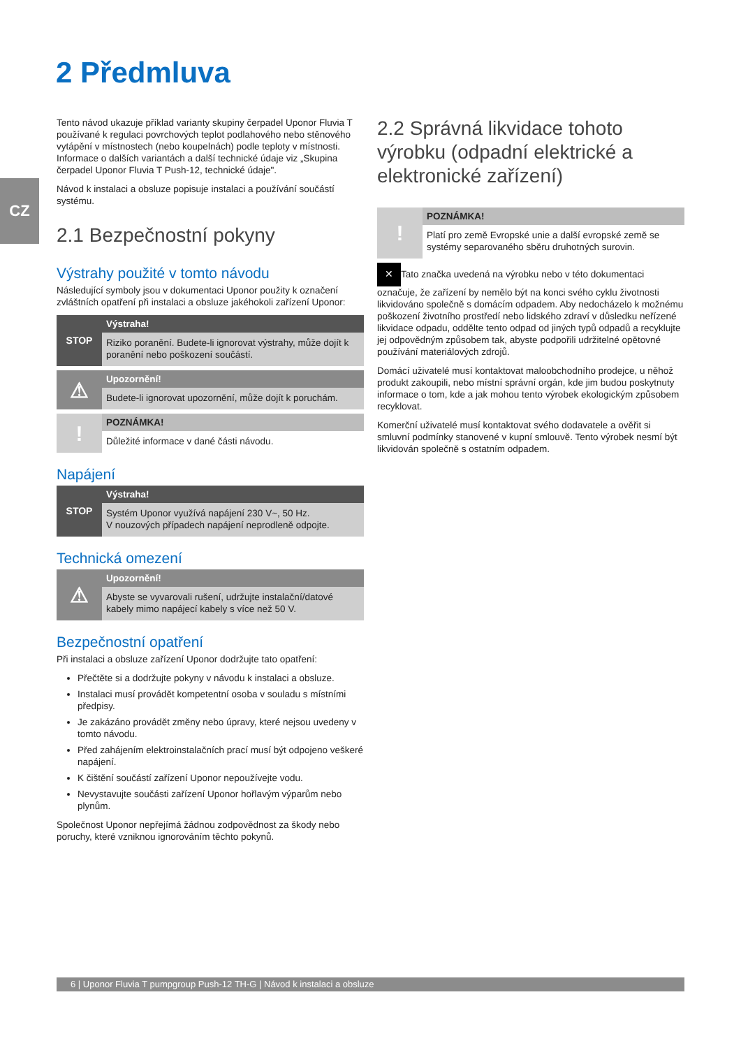CZ
2 Předmluva
Tento návod ukazuje příklad varianty skupiny čerpadel Uponor Fluvia T používané k regulaci povrchových teplot podlahového nebo stěnového vytápění v místnostech (nebo koupelnách) podle teploty v místnosti. Informace o dalších variantách a další technické údaje viz „Skupina čerpadel Uponor Fluvia T Push-12, technické údaje".
Návod k instalaci a obsluze popisuje instalaci a používání součástí systému.
2.1 Bezpečnostní pokyny
Výstrahy použité v tomto návodu
Následující symboly jsou v dokumentaci Uponor použity k označení zvláštních opatření při instalaci a obsluze jakéhokoli zařízení Uponor:
STOP
Výstraha!
Riziko poranění. Budete-li ignorovat výstrahy, může dojít k poranění nebo poškození součástí.
⚠
Upozornění!
Budete-li ignorovat upozornění, může dojít k poruchám.
!
POZNÁMKA!
Důležité informace v dané části návodu.
Napájení
STOP
Výstraha!
Systém Uponor využívá napájení 230 V~, 50 Hz.
V nouzových případech napájení neprodleně odpojte.
Technická omezení
⚠
Upozornění!
Abyste se vyvarovali rušení, udržujte instalační/datové kabely mimo napájecí kabely s více než 50 V.
Bezpečnostní opatření
Při instalaci a obsluze zařízení Uponor dodržujte tato opatření:
Přečtěte si a dodržujte pokyny v návodu k instalaci a obsluze.
Instalaci musí provádět kompetentní osoba v souladu s místními předpisy.
Je zakázáno provádět změny nebo úpravy, které nejsou uvedeny v tomto návodu.
Před zahájením elektroinstalačních prací musí být odpojeno veškeré napájení.
K čištění součástí zařízení Uponor nepoužívejte vodu.
Nevystavujte součásti zařízení Uponor hořlavým výparům nebo plynům.
Společnost Uponor nepřejímá žádnou zodpovědnost za škody nebo poruchy, které vzniknou ignorováním těchto pokynů.
2.2 Správná likvidace tohoto výrobku (odpadní elektrické a elektronické zařízení)
!
POZNÁMKA!
Platí pro země Evropské unie a další evropské země se systémy separovaného sběru druhotných surovin.
✕ Tato značka uvedená na výrobku nebo v této dokumentaci označuje, že zařízení by nemělo být na konci svého cyklu životnosti likvidováno společně s domácím odpadem. Aby nedocházelo k možnému poškození životního prostředí nebo lidského zdraví v důsledku neřízené likvidace odpadu, oddělte tento odpad od jiných typů odpadů a recyklujte jej odpovědným způsobem tak, abyste podpořili udržitelné opětovné používání materiálových zdrojů.
Domácí uživatelé musí kontaktovat maloobchodního prodejce, u něhož produkt zakoupili, nebo místní správní orgán, kde jim budou poskytnuty informace o tom, kde a jak mohou tento výrobek ekologickým způsobem recyklovat.
Komerční uživatelé musí kontaktovat svého dodavatele a ověřit si smluvní podmínky stanovené v kupní smlouvě. Tento výrobek nesmí být likvidován společně s ostatním odpadem.
6 | Uponor Fluvia T pumpgroup Push-12 TH-G | Návod k instalaci a obsluze